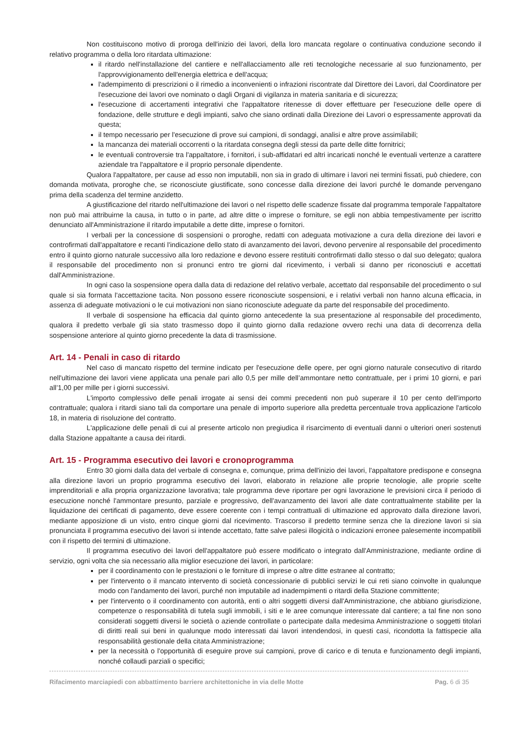Non costituiscono motivo di proroga dell'inizio dei lavori, della loro mancata regolare o continuativa conduzione secondo il relativo programma o della loro ritardata ultimazione:
il ritardo nell'installazione del cantiere e nell'allacciamento alle reti tecnologiche necessarie al suo funzionamento, per l'approvvigionamento dell'energia elettrica e dell'acqua;
l'adempimento di prescrizioni o il rimedio a inconvenienti o infrazioni riscontrate dal Direttore dei Lavori, dal Coordinatore per l'esecuzione dei lavori ove nominato o dagli Organi di vigilanza in materia sanitaria e di sicurezza;
l'esecuzione di accertamenti integrativi che l'appaltatore ritenesse di dover effettuare per l'esecuzione delle opere di fondazione, delle strutture e degli impianti, salvo che siano ordinati dalla Direzione dei Lavori o espressamente approvati da questa;
il tempo necessario per l'esecuzione di prove sui campioni, di sondaggi, analisi e altre prove assimilabili;
la mancanza dei materiali occorrenti o la ritardata consegna degli stessi da parte delle ditte fornitrici;
le eventuali controversie tra l'appaltatore, i fornitori, i sub-affidatari ed altri incaricati nonché le eventuali vertenze a carattere aziendale tra l'appaltatore e il proprio personale dipendente.
Qualora l'appaltatore, per cause ad esso non imputabili, non sia in grado di ultimare i lavori nei termini fissati, può chiedere, con domanda motivata, proroghe che, se riconosciute giustificate, sono concesse dalla direzione dei lavori purché le domande pervengano prima della scadenza del termine anzidetto.
A giustificazione del ritardo nell'ultimazione dei lavori o nel rispetto delle scadenze fissate dal programma temporale l'appaltatore non può mai attribuirne la causa, in tutto o in parte, ad altre ditte o imprese o forniture, se egli non abbia tempestivamente per iscritto denunciato all'Amministrazione il ritardo imputabile a dette ditte, imprese o fornitori.
I verbali per la concessione di sospensioni o proroghe, redatti con adeguata motivazione a cura della direzione dei lavori e controfirmati dall'appaltatore e recanti l'indicazione dello stato di avanzamento dei lavori, devono pervenire al responsabile del procedimento entro il quinto giorno naturale successivo alla loro redazione e devono essere restituiti controfirmati dallo stesso o dal suo delegato; qualora il responsabile del procedimento non si pronunci entro tre giorni dal ricevimento, i verbali si danno per riconosciuti e accettati dall'Amministrazione.
In ogni caso la sospensione opera dalla data di redazione del relativo verbale, accettato dal responsabile del procedimento o sul quale si sia formata l'accettazione tacita. Non possono essere riconosciute sospensioni, e i relativi verbali non hanno alcuna efficacia, in assenza di adeguate motivazioni o le cui motivazioni non siano riconosciute adeguate da parte del responsabile del procedimento.
Il verbale di sospensione ha efficacia dal quinto giorno antecedente la sua presentazione al responsabile del procedimento, qualora il predetto verbale gli sia stato trasmesso dopo il quinto giorno dalla redazione ovvero rechi una data di decorrenza della sospensione anteriore al quinto giorno precedente la data di trasmissione.
Art. 14 - Penali in caso di ritardo
Nel caso di mancato rispetto del termine indicato per l'esecuzione delle opere, per ogni giorno naturale consecutivo di ritardo nell'ultimazione dei lavori viene applicata una penale pari allo 0,5 per mille dell’ammontare netto contrattuale, per i primi 10 giorni, e pari all’1,00 per mille per i giorni successivi.
L'importo complessivo delle penali irrogate ai sensi dei commi precedenti non può superare il 10 per cento dell'importo contrattuale; qualora i ritardi siano tali da comportare una penale di importo superiore alla predetta percentuale trova applicazione l'articolo 18, in materia di risoluzione del contratto.
L'applicazione delle penali di cui al presente articolo non pregiudica il risarcimento di eventuali danni o ulteriori oneri sostenuti dalla Stazione appaltante a causa dei ritardi.
Art. 15 - Programma esecutivo dei lavori e cronoprogramma
Entro 30 giorni dalla data del verbale di consegna e, comunque, prima dell'inizio dei lavori, l'appaltatore predispone e consegna alla direzione lavori un proprio programma esecutivo dei lavori, elaborato in relazione alle proprie tecnologie, alle proprie scelte imprenditoriali e alla propria organizzazione lavorativa; tale programma deve riportare per ogni lavorazione le previsioni circa il periodo di esecuzione nonché l'ammontare presunto, parziale e progressivo, dell'avanzamento dei lavori alle date contrattualmente stabilite per la liquidazione dei certificati di pagamento, deve essere coerente con i tempi contrattuali di ultimazione ed approvato dalla direzione lavori, mediante apposizione di un visto, entro cinque giorni dal ricevimento. Trascorso il predetto termine senza che la direzione lavori si sia pronunciata il programma esecutivo dei lavori si intende accettato, fatte salve palesi illogicità o indicazioni erronee palesemente incompatibili con il rispetto dei termini di ultimazione.
Il programma esecutivo dei lavori dell'appaltatore può essere modificato o integrato dall'Amministrazione, mediante ordine di servizio, ogni volta che sia necessario alla miglior esecuzione dei lavori, in particolare:
per il coordinamento con le prestazioni o le forniture di imprese o altre ditte estranee al contratto;
per l'intervento o il mancato intervento di società concessionarie di pubblici servizi le cui reti siano coinvolte in qualunque modo con l'andamento dei lavori, purché non imputabile ad inadempimenti o ritardi della Stazione committente;
per l'intervento o il coordinamento con autorità, enti o altri soggetti diversi dall'Amministrazione, che abbiano giurisdizione, competenze o responsabilità di tutela sugli immobili, i siti e le aree comunque interessate dal cantiere; a tal fine non sono considerati soggetti diversi le società o aziende controllate o partecipate dalla medesima Amministrazione o soggetti titolari di diritti reali sui beni in qualunque modo interessati dai lavori intendendosi, in questi casi, ricondotta la fattispecie alla responsabilità gestionale della citata Amministrazione;
per la necessità o l'opportunità di eseguire prove sui campioni, prove di carico e di tenuta e funzionamento degli impianti, nonché collaudi parziali o specifici;
Rifacimento marciapiedi con abbattimento barriere architettoniche in via delle Motte Pag. 6 di 35